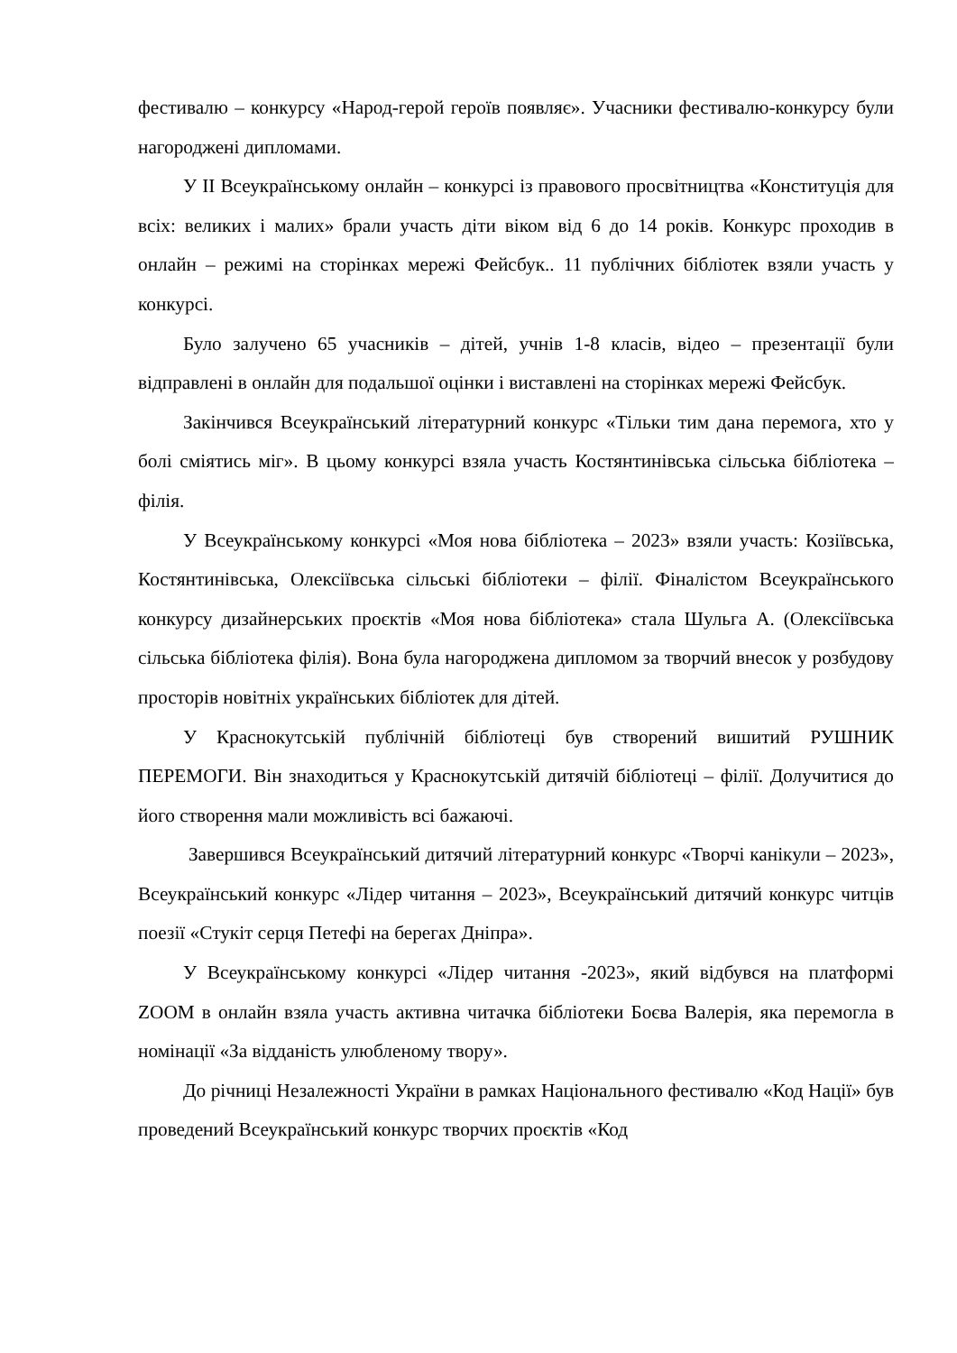фестивалю – конкурсу «Народ-герой героїв появляє». Учасники фестивалю-конкурсу були нагороджені дипломами.
У ІІ Всеукраїнському онлайн – конкурсі із правового просвітництва «Конституція для всіх: великих і малих» брали участь діти віком від 6 до 14 років. Конкурс проходив в онлайн – режимі на сторінках мережі Фейсбук.. 11 публічних бібліотек взяли участь у конкурсі.
Було залучено 65 учасників – дітей, учнів 1-8 класів, відео – презентації були відправлені в онлайн для подальшої оцінки і виставлені на сторінках мережі Фейсбук.
Закінчився Всеукраїнський літературний конкурс «Тільки тим дана перемога, хто у болі сміятись міг». В цьому конкурсі взяла участь Костянтинівська сільська бібліотека – філія.
У Всеукраїнському конкурсі «Моя нова бібліотека – 2023» взяли участь: Козіївська, Костянтинівська, Олексіївська сільські бібліотеки – філії. Фіналістом Всеукраїнського конкурсу дизайнерських проєктів «Моя нова бібліотека» стала Шульга А. (Олексіївська сільська бібліотека філія). Вона була нагороджена дипломом за творчий внесок у розбудову просторів новітніх українських бібліотек для дітей.
У Краснокутській публічній бібліотеці був створений вишитий РУШНИК ПЕРЕМОГИ. Він знаходиться у Краснокутській дитячій бібліотеці – філії. Долучитися до його створення мали можливість всі бажаючі.
Завершився Всеукраїнський дитячий літературний конкурс «Творчі канікули – 2023», Всеукраїнський конкурс «Лідер читання – 2023», Всеукраїнський дитячий конкурс читців поезії «Стукіт серця Петефі на берегах Дніпра».
У Всеукраїнському конкурсі «Лідер читання -2023», який відбувся на платформі ZOOM в онлайн взяла участь активна читачка бібліотеки Боєва Валерія, яка перемогла в номінації «За відданість улюбленому твору».
До річниці Незалежності України в рамках Національного фестивалю «Код Нації» був проведений Всеукраїнський конкурс творчих проєктів «Код